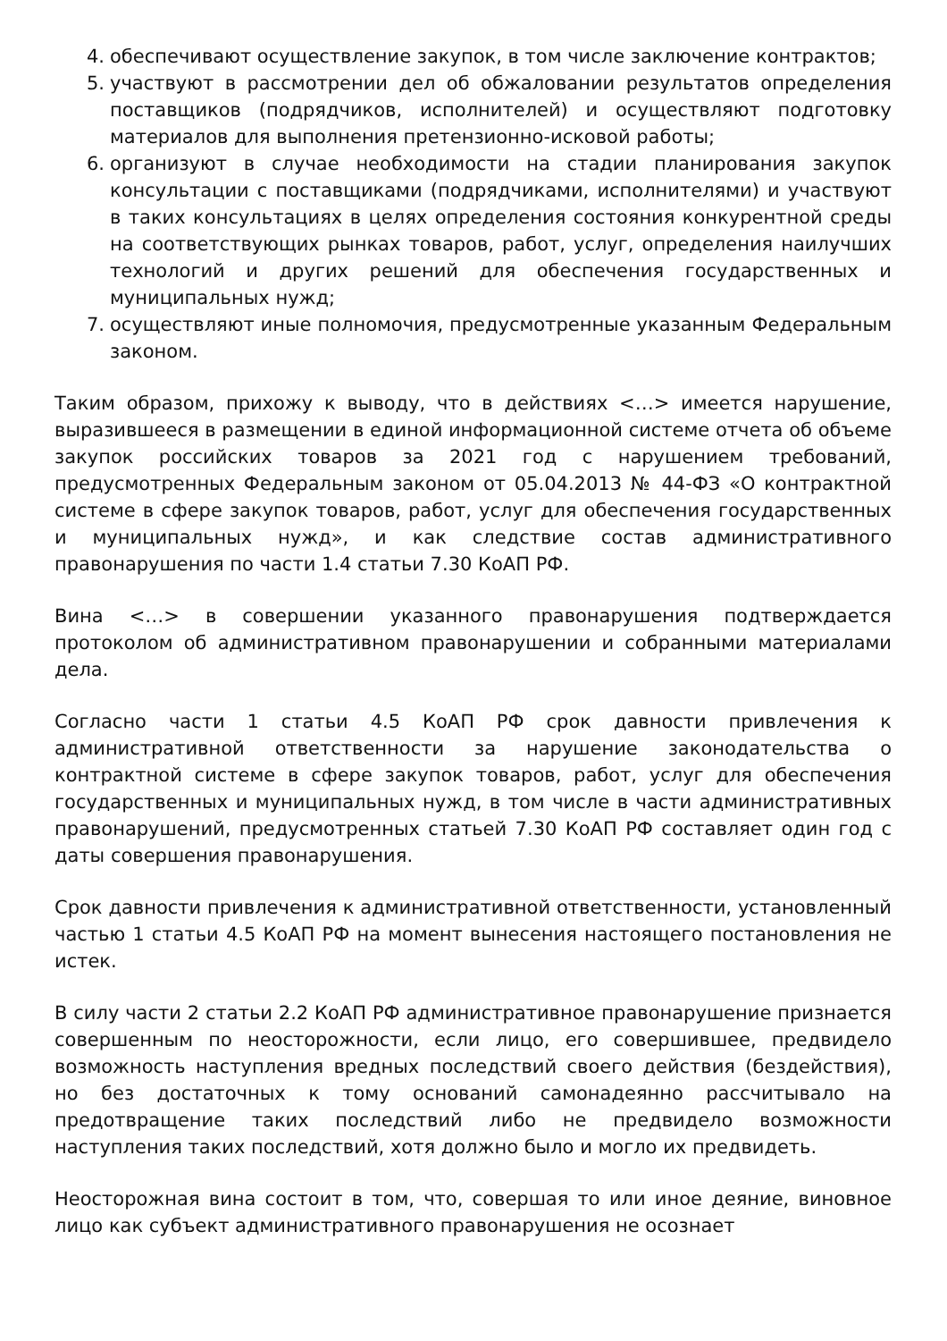4. обеспечивают осуществление закупок, в том числе заключение контрактов;
5. участвуют в рассмотрении дел об обжаловании результатов определения поставщиков (подрядчиков, исполнителей) и осуществляют подготовку материалов для выполнения претензионно-исковой работы;
6. организуют в случае необходимости на стадии планирования закупок консультации с поставщиками (подрядчиками, исполнителями) и участвуют в таких консультациях в целях определения состояния конкурентной среды на соответствующих рынках товаров, работ, услуг, определения наилучших технологий и других решений для обеспечения государственных и муниципальных нужд;
7. осуществляют иные полномочия, предусмотренные указанным Федеральным законом.
Таким образом, прихожу к выводу, что в действиях <…> имеется нарушение, выразившееся в размещении в единой информационной системе отчета об объеме закупок российских товаров за 2021 год с нарушением требований, предусмотренных Федеральным законом от 05.04.2013 № 44-ФЗ «О контрактной системе в сфере закупок товаров, работ, услуг для обеспечения государственных и муниципальных нужд», и как следствие состав административного правонарушения по части 1.4 статьи 7.30 КоАП РФ.
Вина <…> в совершении указанного правонарушения подтверждается протоколом об административном правонарушении и собранными материалами дела.
Согласно части 1 статьи 4.5 КоАП РФ срок давности привлечения к административной ответственности за нарушение законодательства о контрактной системе в сфере закупок товаров, работ, услуг для обеспечения государственных и муниципальных нужд, в том числе в части административных правонарушений, предусмотренных статьей 7.30 КоАП РФ составляет один год с даты совершения правонарушения.
Срок давности привлечения к административной ответственности, установленный частью 1 статьи 4.5 КоАП РФ на момент вынесения настоящего постановления не истек.
В силу части 2 статьи 2.2 КоАП РФ административное правонарушение признается совершенным по неосторожности, если лицо, его совершившее, предвидело возможность наступления вредных последствий своего действия (бездействия), но без достаточных к тому оснований самонадеянно рассчитывало на предотвращение таких последствий либо не предвидело возможности наступления таких последствий, хотя должно было и могло их предвидеть.
Неосторожная вина состоит в том, что, совершая то или иное деяние, виновное лицо как субъект административного правонарушения не осознает